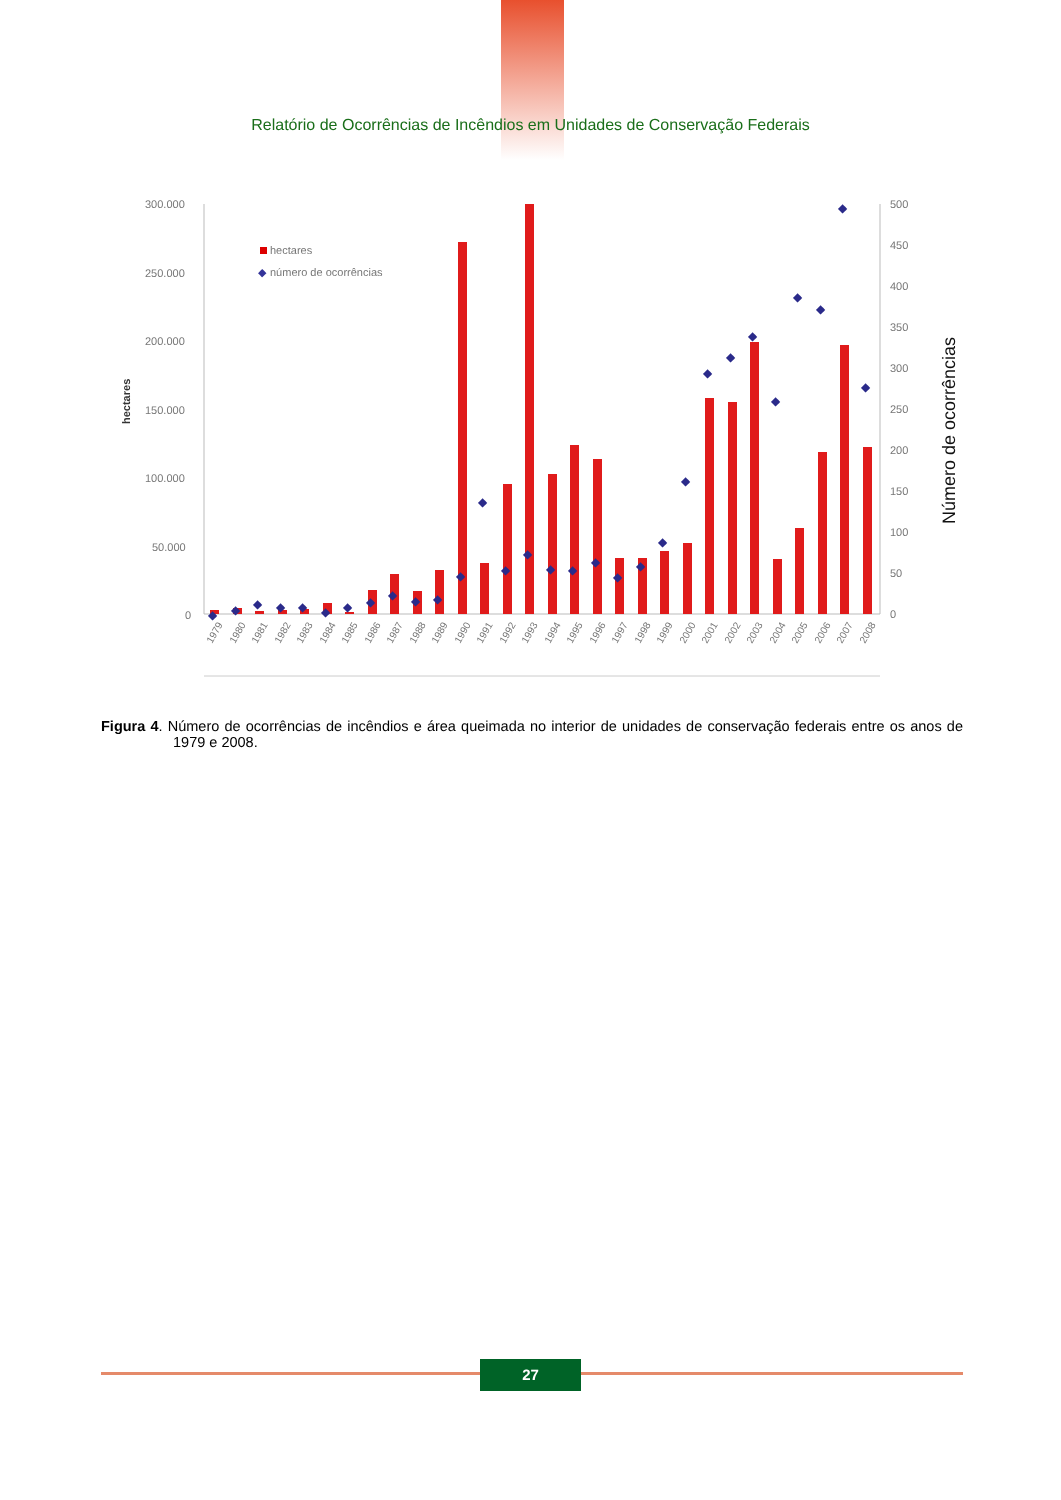Relatório de Ocorrências de Incêndios em Unidades de Conservação Federais
300.000
250.000
200.000
150.000
100.000
50.000
0
500
450
400
350
300
250
200
150
100
50
0
hectares
Número de ocorrências
hectares
◆
número de ocorrências
◆
◆
◆
◆
◆
◆
◆
◆
◆
◆
◆
◆
◆
◆
◆
◆
◆
◆
◆
◆
◆
◆
◆
◆
◆
◆
◆
◆
◆
◆
1979
1980
1981
1982
1983
1984
1985
1986
1987
1988
1989
1990
1991
1992
1993
1994
1995
1996
1997
1998
1999
2000
2001
2002
2003
2004
2005
2006
2007
2008
Figura 4. Número de ocorrências de incêndios e área queimada no interior de unidades de conservação federais entre os anos de 1979 e 2008.
27